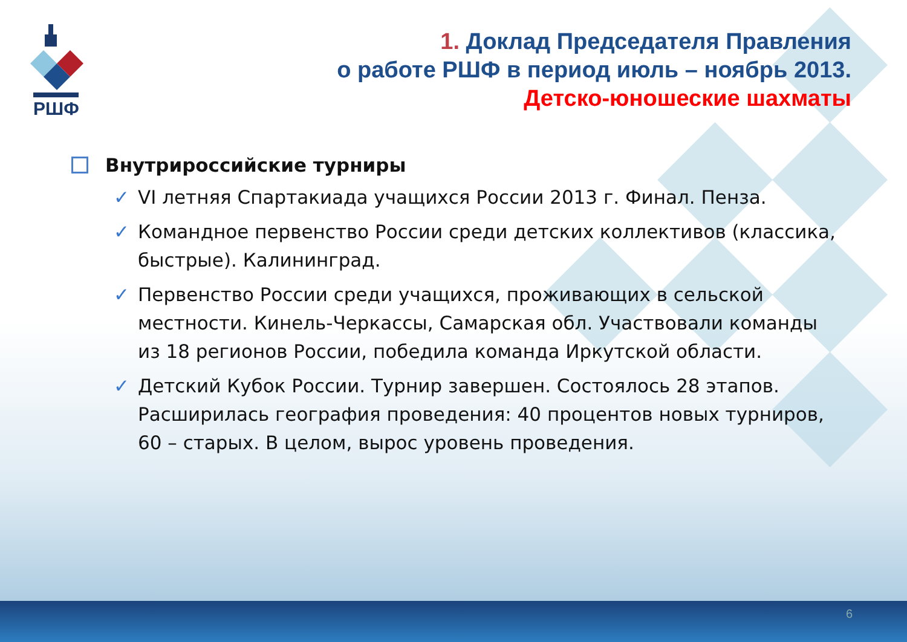РШФ
1. Доклад Председателя Правления
о работе РШФ в период июль – ноябрь 2013.
Детско-юношеские шахматы
Внутрироссийские турниры
✓ VI летняя Спартакиада учащихся России 2013 г. Финал. Пенза.
✓ Командное первенство России среди детских коллективов (классика, быстрые). Калининград.
✓ Первенство России среди учащихся, проживающих в сельской местности. Кинель-Черкассы, Самарская обл. Участвовали команды из 18 регионов России, победила команда Иркутской области.
✓ Детский Кубок России. Турнир завершен. Состоялось 28 этапов. Расширилась география проведения: 40 процентов новых турниров, 60 – старых. В целом, вырос уровень проведения.
6